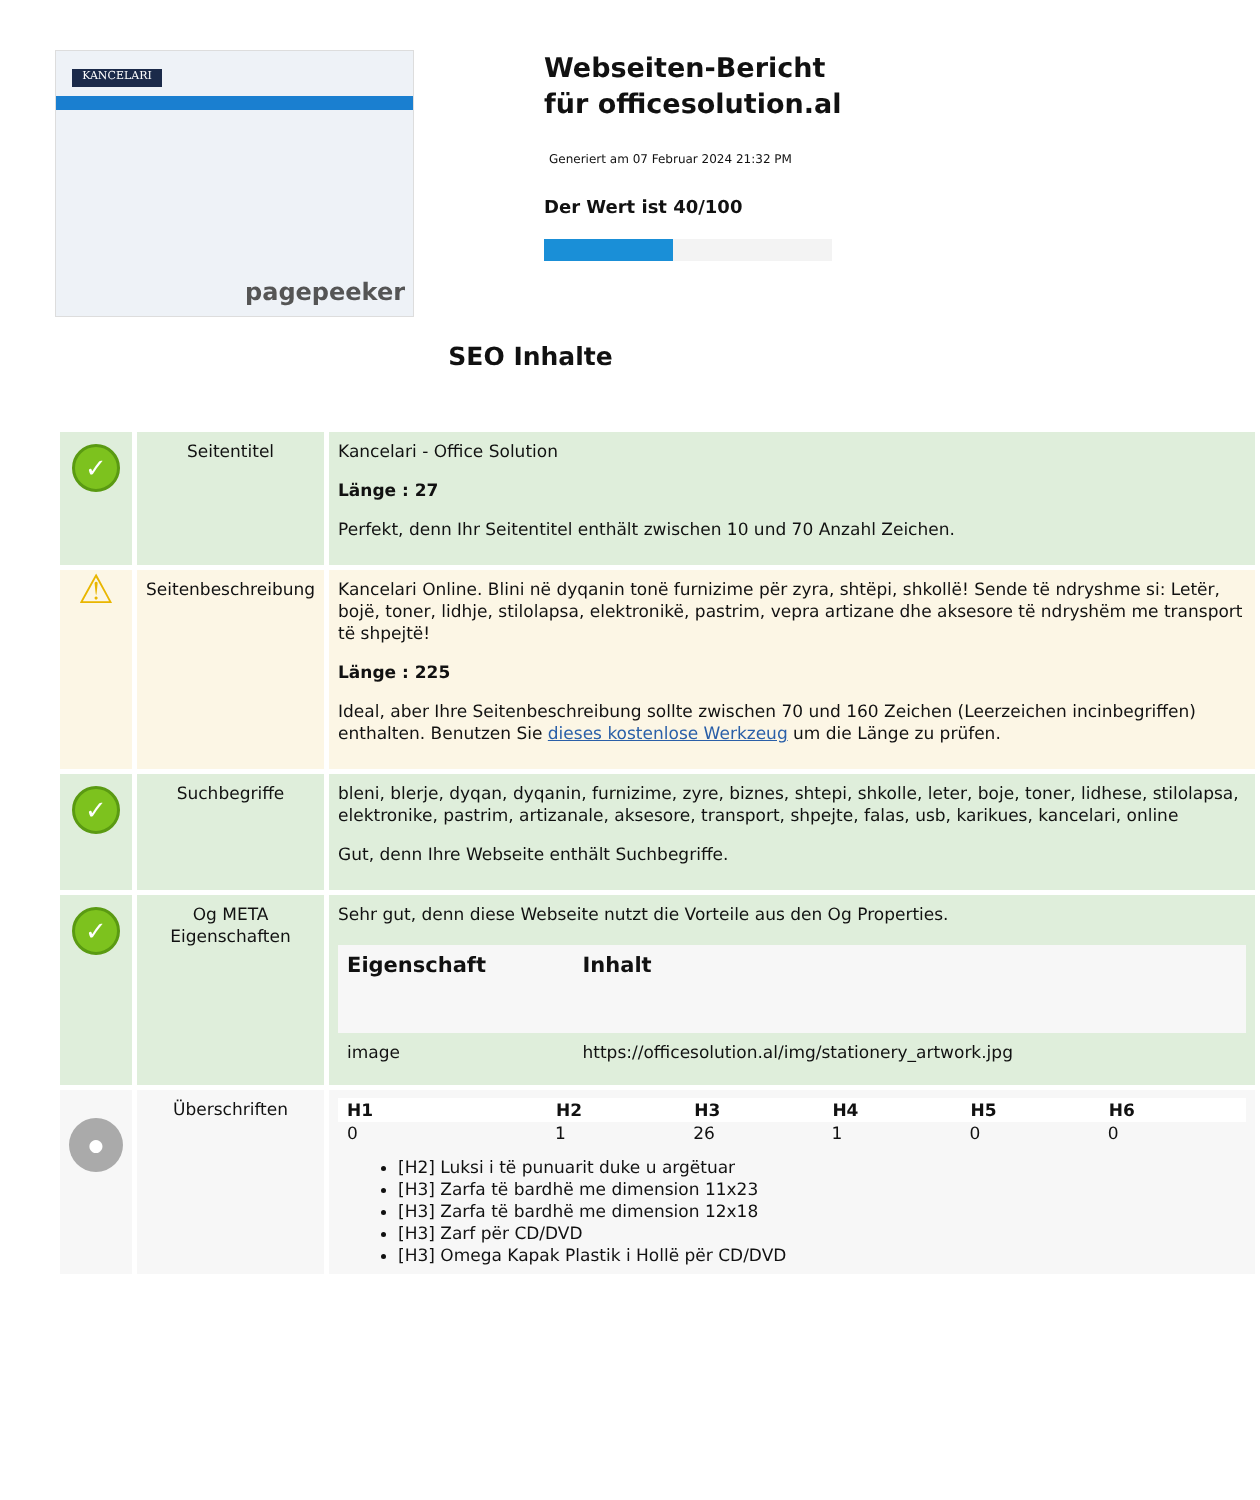KANCELARI
pagepeeker
Webseiten-Bericht für officesolution.al
Generiert am 07 Februar 2024 21:32 PM
Der Wert ist 40/100
SEO Inhalte
| ✓ | Seitentitel | Kancelari - Office Solution Länge : 27 Perfekt, denn Ihr Seitentitel enthält zwischen 10 und 70 Anzahl Zeichen. |
| ⚠ | Seitenbeschreibung | Kancelari Online. Blini në dyqanin tonë furnizime për zyra, shtëpi, shkollë! Sende të ndryshme si: Letër, bojë, toner, lidhje, stilolapsa, elektronikë, pastrim, vepra artizane dhe aksesore të ndryshëm me transport të shpejtë! Länge : 225 Ideal, aber Ihre Seitenbeschreibung sollte zwischen 70 und 160 Zeichen (Leerzeichen incinbegriffen) enthalten. Benutzen Sie dieses kostenlose Werkzeug um die Länge zu prüfen. |
| ✓ | Suchbegriffe | bleni, blerje, dyqan, dyqanin, furnizime, zyre, biznes, shtepi, shkolle, leter, boje, toner, lidhese, stilolapsa, elektronike, pastrim, artizanale, aksesore, transport, shpejte, falas, usb, karikues, kancelari, online Gut, denn Ihre Webseite enthält Suchbegriffe. |
| ✓ | Og META Eigenschaften | Sehr gut, denn diese Webseite nutzt die Vorteile aus den Og Properties. / Eigenschaft / Inhalt / / --- / --- / / image / https://officesolution.al/img/stationery_artwork.jpg / |
| ● | Überschriften | / H1 / H2 / H3 / H4 / H5 / H6 / / --- / --- / --- / --- / --- / --- / / 0 / 1 / 26 / 1 / 0 / 0 / [H2] Luksi i të punuarit duke u argëtuar [H3] Zarfa të bardhë me dimension 11x23 [H3] Zarfa të bardhë me dimension 12x18 [H3] Zarf për CD/DVD [H3] Omega Kapak Plastik i Hollë për CD/DVD |